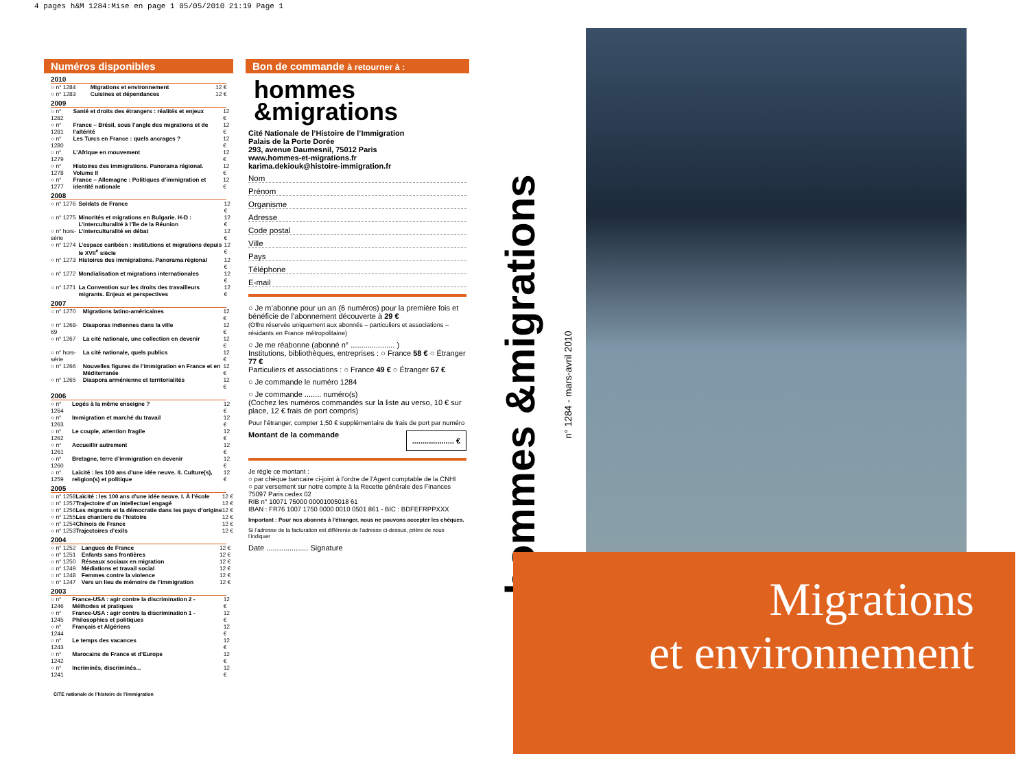4 pages h&M 1284:Mise en page 1 05/05/2010 21:19 Page 1
Numéros disponibles
2010
| ○ n° 1284 | Migrations et environnement | 12 € |
| ○ n° 1283 | Cuisines et dépendances | 12 € |
2009
| ○ n° 1282 | Santé et droits des étrangers : réalités et enjeux | 12 € |
| ○ n° 1281 | France – Brésil, sous l’angle des migrations et de l’altérité | 12 € |
| ○ n° 1280 | Les Turcs en France : quels ancrages ? | 12 € |
| ○ n° 1279 | L’Afrique en mouvement | 12 € |
| ○ n° 1278 | Histoires des immigrations. Panorama régional. Volume II | 12 € |
| ○ n° 1277 | France – Allemagne : Politiques d’immigration et identité nationale | 12 € |
2008
| ○ n° 1276 | Soldats de France | 12 € |
| ○ n° 1275 | Minorités et migrations en Bulgarie. H-D : L’interculturalité à l’île de la Réunion | 12 € |
| ○ n° hors-série | L’interculturalité en débat | 12 € |
| ○ n° 1274 | L’espace caribéen : institutions et migrations depuis le XVII<sup>e</sup> siècle | 12 € |
| ○ n° 1273 | Histoires des immigrations. Panorama régional | 12 € |
| ○ n° 1272 | Mondialisation et migrations internationales | 12 € |
| ○ n° 1271 | La Convention sur les droits des travailleurs migrants. Enjeux et perspectives | 12 € |
2007
| ○ n° 1270 | Migrations latino-américaines | 12 € |
| ○ n° 1268-69 | Diasporas indiennes dans la ville | 12 € |
| ○ n° 1267 | La cité nationale, une collection en devenir | 12 € |
| ○ n° hors-série | La cité nationale, quels publics | 12 € |
| ○ n° 1266 | Nouvelles figures de l’immigration en France et en Méditerranée | 12 € |
| ○ n° 1265 | Diaspora arménienne et territorialités | 12 € |
2006
| ○ n° 1264 | Logés à la même enseigne ? | 12 € |
| ○ n° 1263 | Immigration et marché du travail | 12 € |
| ○ n° 1262 | Le couple, attention fragile | 12 € |
| ○ n° 1261 | Accueillir autrement | 12 € |
| ○ n° 1260 | Bretagne, terre d’immigration en devenir | 12 € |
| ○ n° 1259 | Laïcité : les 100 ans d’une idée neuve. II. Culture(s), religion(s) et politique | 12 € |
2005
| ○ n° 1258 | Laïcité : les 100 ans d’une idée neuve. I. À l’école | 12 € |
| ○ n° 1257 | Trajectoire d’un intellectuel engagé | 12 € |
| ○ n° 1256 | Les migrants et la démocratie dans les pays d’origine | 12 € |
| ○ n° 1255 | Les chantiers de l’histoire | 12 € |
| ○ n° 1254 | Chinois de France | 12 € |
| ○ n° 1253 | Trajectoires d’exils | 12 € |
2004
| ○ n° 1252 | Langues de France | 12 € |
| ○ n° 1251 | Enfants sans frontières | 12 € |
| ○ n° 1250 | Réseaux sociaux en migration | 12 € |
| ○ n° 1249 | Médiations et travail social | 12 € |
| ○ n° 1248 | Femmes contre la violence | 12 € |
| ○ n° 1247 | Vers un lieu de mémoire de l’immigration | 12 € |
2003
| ○ n° 1246 | France-USA : agir contre la discrimination 2 - Méthodes et pratiques | 12 € |
| ○ n° 1245 | France-USA : agir contre la discrimination 1 - Philosophies et politiques | 12 € |
| ○ n° 1244 | Français et Algériens | 12 € |
| ○ n° 1243 | Le temps des vacances | 12 € |
| ○ n° 1242 | Marocains de France et d’Europe | 12 € |
| ○ n° 1241 | Incriminés, discriminés... | 12 € |
CiTE nationale de l’histoire de l’immigration
Bon de commande à retourner à :
hommes
&migrations
Cité Nationale de l’Histoire de l’Immigration
Palais de la Porte Dorée
293, avenue Daumesnil, 75012 Paris
www.hommes-et-migrations.fr
karima.dekiouk@histoire-immigration.fr
Nom
Prénom
Organisme
Adresse
Code postal
Ville
Pays
Téléphone
E-mail
○ Je m’abonne pour un an (6 numéros) pour la première fois et bénéficie de l’abonnement découverte à 29 €
(Offre réservée uniquement aux abonnés – particuliers et associations – résidants en France métropolitaine)
○ Je me réabonne (abonné n° ..................... )
Institutions, bibliothèques, entreprises : ○ France 58 € ○ Étranger 77 €
Particuliers et associations : ○ France 49 € ○ Étranger 67 €
○ Je commande le numéro 1284
○ Je commande ........ numéro(s)
(Cochez les numéros commandés sur la liste au verso, 10 € sur place, 12 € frais de port compris)
Pour l’étranger, compter 1,50 € supplémentaire de frais de port par numéro
Montant de la commande .................... €
Je règle ce montant :
○ par chèque bancaire ci-joint à l’ordre de l’Agent comptable de la CNHI
○ par versement sur notre compte à la Recette générale des Finances 75097 Paris cedex 02
RIB n° 10071 75000 00001005018 61
IBAN : FR76 1007 1750 0000 0010 0501 861 - BIC : BDFEFRPPXXX
Important : Pour nos abonnés à l’étranger, nous ne pouvons accepter les chèques.
Si l’adresse de la facturation est différente de l’adresse ci-dessus, prière de nous l’indiquer
Date .................... Signature
hommes &migrations
n° 1284 - mars-avril 2010
Migrations
et environnement